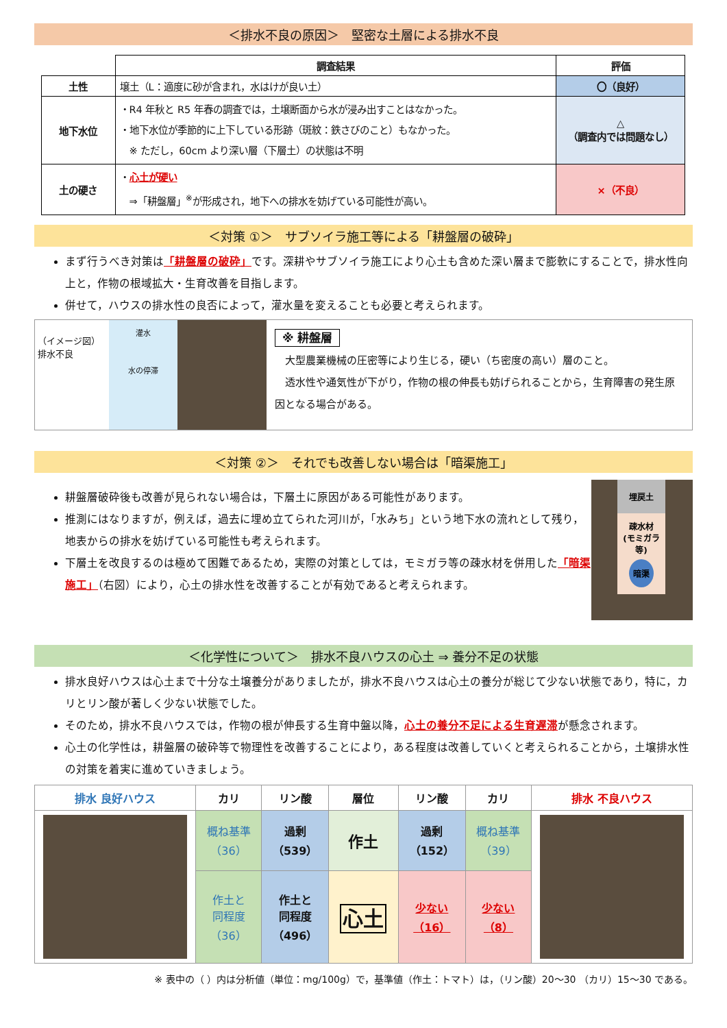＜排水不良の原因＞　堅密な土層による排水不良
| | 調査結果 | 評価 |
| --- | --- | --- |
| 土性 | 壌土（L：適度に砂が含まれ，水はけが良い土） | 〇（良好） |
| 地下水位 | ・R4 年秋と R5 年春の調査では，土壌断面から水が浸み出すことはなかった。 ・地下水位が季節的に上下している形跡（斑紋：鉄さびのこと）もなかった。 ※ ただし，60cm より深い層（下層土）の状態は不明 | △ （調査内では問題なし） |
| 土の硬さ | ・ 心土が硬い ⇒「耕盤層」<sup>※</sup>が形成され，地下への排水を妨げている可能性が高い。 | ×（不良） |
＜対策 ①＞　サブソイラ施工等による「耕盤層の破砕」
まず行うべき対策は「耕盤層の破砕」です。深耕やサブソイラ施工により心土も含めた深い層まで膨軟にすることで，排水性向上と，作物の根域拡大・生育改善を目指します。
併せて，ハウスの排水性の良否によって，灌水量を変えることも必要と考えられます。
（イメージ図）排水不良
灌水
水の停滞
※ 耕盤層
　大型農業機械の圧密等により生じる，硬い（ち密度の高い）層のこと。
　透水性や通気性が下がり，作物の根の伸長も妨げられることから，生育障害の発生原因となる場合がある。
＜対策 ②＞　それでも改善しない場合は「暗渠施工」
耕盤層破砕後も改善が見られない場合は，下層土に原因がある可能性があります。
推測にはなりますが，例えば，過去に埋め立てられた河川が，「水みち」という地下水の流れとして残り，地表からの排水を妨げている可能性も考えられます。
下層土を改良するのは極めて困難であるため，実際の対策としては，モミガラ等の疎水材を併用した「暗渠施工」（右図）により，心土の排水性を改善することが有効であると考えられます。
埋戻土
疎水材
(モミガラ等)
暗渠
＜化学性について＞　排水不良ハウスの心土 ⇒ 養分不足の状態
排水良好ハウスは心土まで十分な土壌養分がありましたが，排水不良ハウスは心土の養分が総じて少ない状態であり，特に，カリとリン酸が著しく少ない状態でした。
そのため，排水不良ハウスでは，作物の根が伸長する生育中盤以降，心土の養分不足による生育遅滞が懸念されます。
心土の化学性は，耕盤層の破砕等で物理性を改善することにより，ある程度は改善していくと考えられることから，土壌排水性の対策を着実に進めていきましょう。
| 排水 良好ハウス | カリ | リン酸 | 層位 | リン酸 | カリ | 排水 不良ハウス |
| --- | --- | --- | --- | --- | --- | --- |
| | 概ね基準 （36） | 過剰 （539） | 作土 | 過剰 （152） | 概ね基準 （39） | |
| | 作土と 同程度 （36） | 作土と 同程度 （496） | 心土 | 少ない （16） | 少ない （8） | |
※ 表中の（ ）内は分析値（単位：mg/100g）で，基準値（作土：トマト）は，（リン酸）20～30 （カリ）15～30 である。